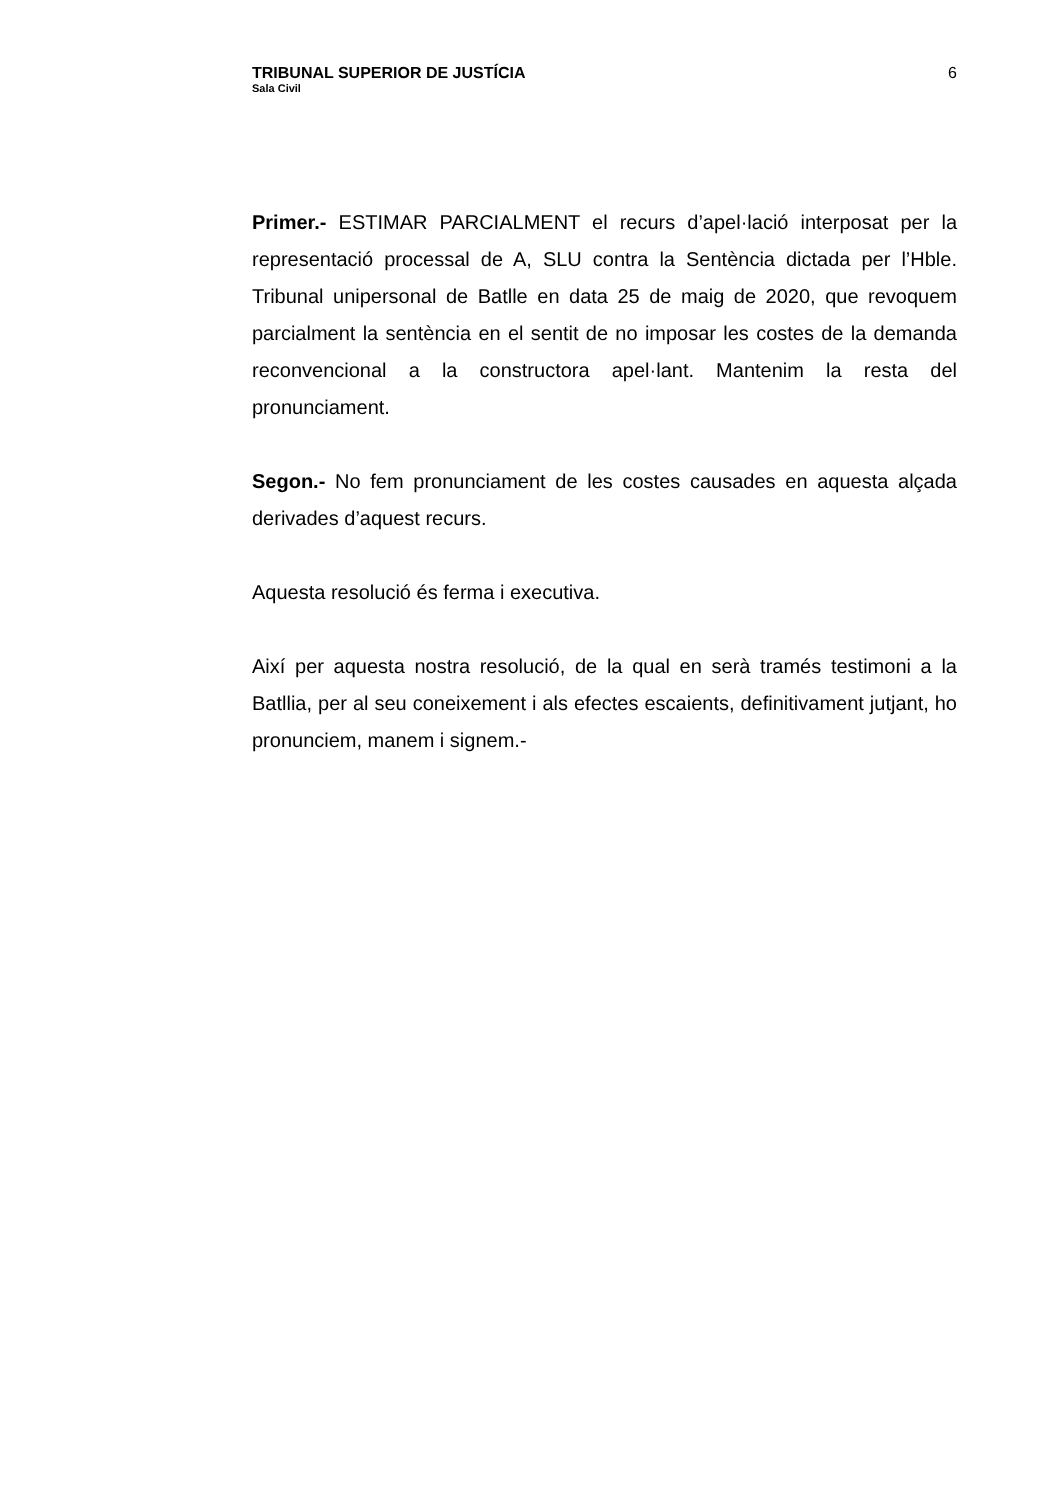TRIBUNAL SUPERIOR DE JUSTÍCIA
Sala Civil
6
Primer.- ESTIMAR PARCIALMENT el recurs d’apel·lació interposat per la representació processal de A, SLU contra la Sentència dictada per l’Hble. Tribunal unipersonal de Batlle en data 25 de maig de 2020, que revoquem parcialment la sentència en el sentit de no imposar les costes de la demanda reconvencional a la constructora apel·lant. Mantenim la resta del pronunciament.
Segon.- No fem pronunciament de les costes causades en aquesta alçada derivades d’aquest recurs.
Aquesta resolució és ferma i executiva.
Així per aquesta nostra resolució, de la qual en serà tramés testimoni a la Batllia, per al seu coneixement i als efectes escaients, definitivament jutjant, ho pronunciem, manem i signem.-